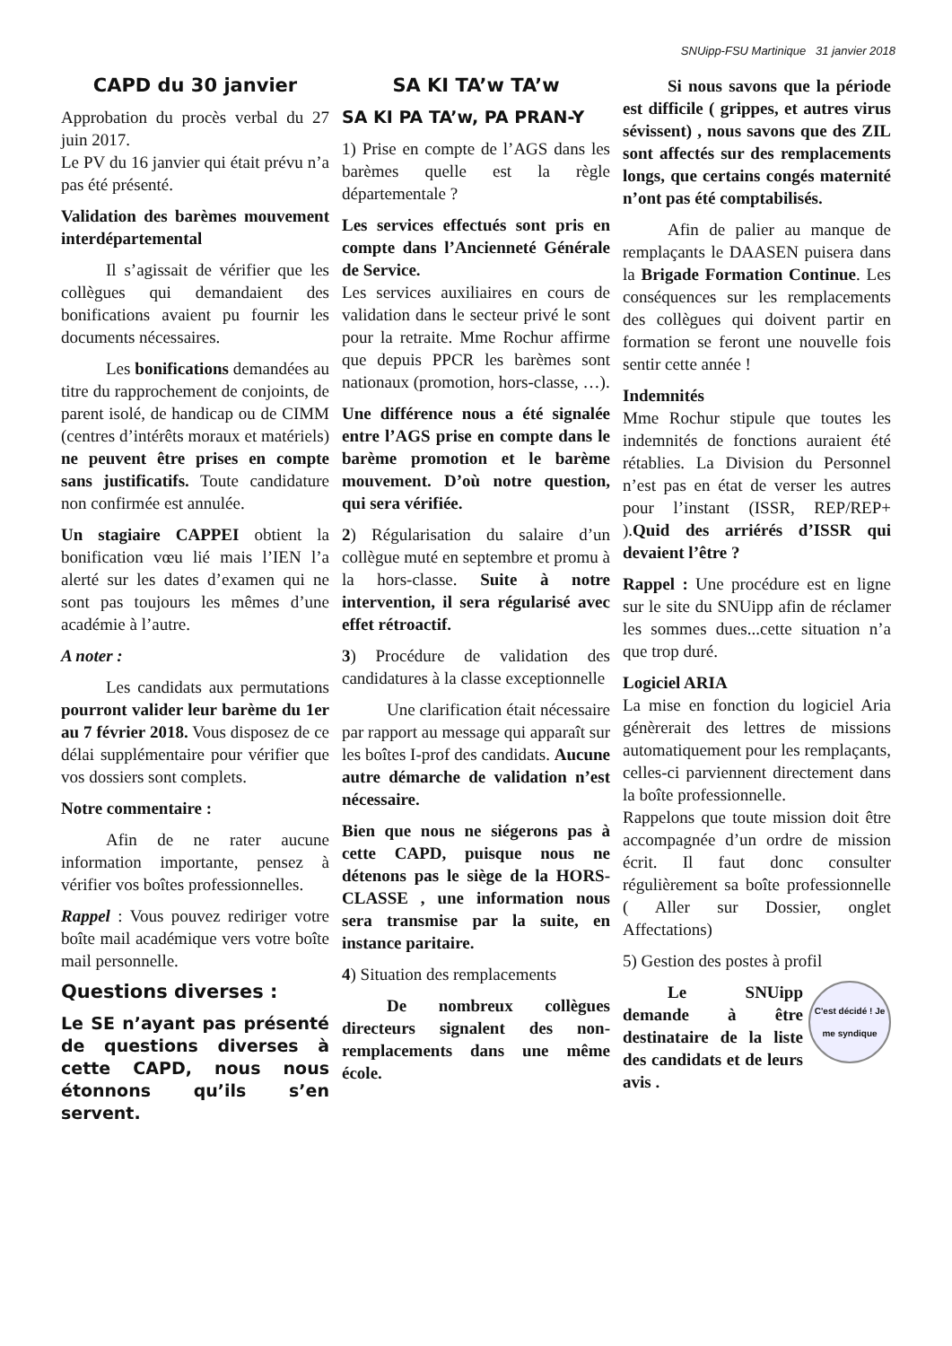SNUipp-FSU Martinique 31 janvier 2018
CAPD du 30 janvier
Approbation du procès verbal du 27 juin 2017.
Le PV du 16 janvier qui était prévu n’a pas été présenté.
Validation des barèmes mouvement interdépartemental
Il s’agissait de vérifier que les collègues qui demandaient des bonifications avaient pu fournir les documents nécessaires.
Les bonifications demandées au titre du rapprochement de conjoints, de parent isolé, de handicap ou de CIMM (centres d’intérêts moraux et matériels) ne peuvent être prises en compte sans justificatifs. Toute candidature non confirmée est annulée.
Un stagiaire CAPPEI obtient la bonification vœu lié mais l’IEN l’a alerté sur les dates d’examen qui ne sont pas toujours les mêmes d’une académie à l’autre.
A noter :
Les candidats aux permutations pourront valider leur barème du 1er au 7 février 2018. Vous disposez de ce délai supplémentaire pour vérifier que vos dossiers sont complets.
Notre commentaire :
Afin de ne rater aucune information importante, pensez à vérifier vos boîtes professionnelles.
Rappel : Vous pouvez rediriger votre boîte mail académique vers votre boîte mail personnelle.
Questions diverses :
Le SE n’ayant pas présenté de questions diverses à cette CAPD, nous nous étonnons qu’ils s’en servent.
SA KI TA’w TA’w
SA KI PA TA’w, PA PRAN-Y
1) Prise en compte de l’AGS dans les barèmes quelle est la règle départementale ?
Les services effectués sont pris en compte dans l’Ancienneté Générale de Service.
Les services auxiliaires en cours de validation dans le secteur privé le sont pour la retraite. Mme Rochur affirme que depuis PPCR les barèmes sont nationaux (promotion, hors-classe, …).
Une différence nous a été signalée entre l’AGS prise en compte dans le barème promotion et le barème mouvement. D’où notre question, qui sera vérifiée.
2) Régularisation du salaire d’un collègue muté en septembre et promu à la hors-classe. Suite à notre intervention, il sera régularisé avec effet rétroactif.
3) Procédure de validation des candidatures à la classe exceptionnelle
Une clarification était nécessaire par rapport au message qui apparaît sur les boîtes I-prof des candidats. Aucune autre démarche de validation n’est nécessaire.
Bien que nous ne siégerons pas à cette CAPD, puisque nous ne détenons pas le siège de la HORS-CLASSE , une information nous sera transmise par la suite, en instance paritaire.
4) Situation des remplacements
De nombreux collègues directeurs signalent des non-remplacements dans une même école.
Si nous savons que la période est difficile ( grippes, et autres virus sévissent) , nous savons que des ZIL sont affectés sur des remplacements longs, que certains congés maternité n’ont pas été comptabilisés.
Afin de palier au manque de remplaçants le DAASEN puisera dans la Brigade Formation Continue. Les conséquences sur les remplacements des collègues qui doivent partir en formation se feront une nouvelle fois sentir cette année !
Indemnités
Mme Rochur stipule que toutes les indemnités de fonctions auraient été rétablies. La Division du Personnel n’est pas en état de verser les autres pour l’instant (ISSR, REP/REP+ ).Quid des arriérés d’ISSR qui devaient l’être ?
Rappel : Une procédure est en ligne sur le site du SNUipp afin de réclamer les sommes dues...cette situation n’a que trop duré.
Logiciel ARIA
La mise en fonction du logiciel Aria génèrerait des lettres de missions automatiquement pour les remplaçants, celles-ci parviennent directement dans la boîte professionnelle.
Rappelons que toute mission doit être accompagnée d’un ordre de mission écrit. Il faut donc consulter régulièrement sa boîte professionnelle ( Aller sur Dossier, onglet Affectations)
5) Gestion des postes à profil
C'est décidé ! Je me syndique
Le SNUipp demande à être destinataire de la liste des candidats et de leurs avis .